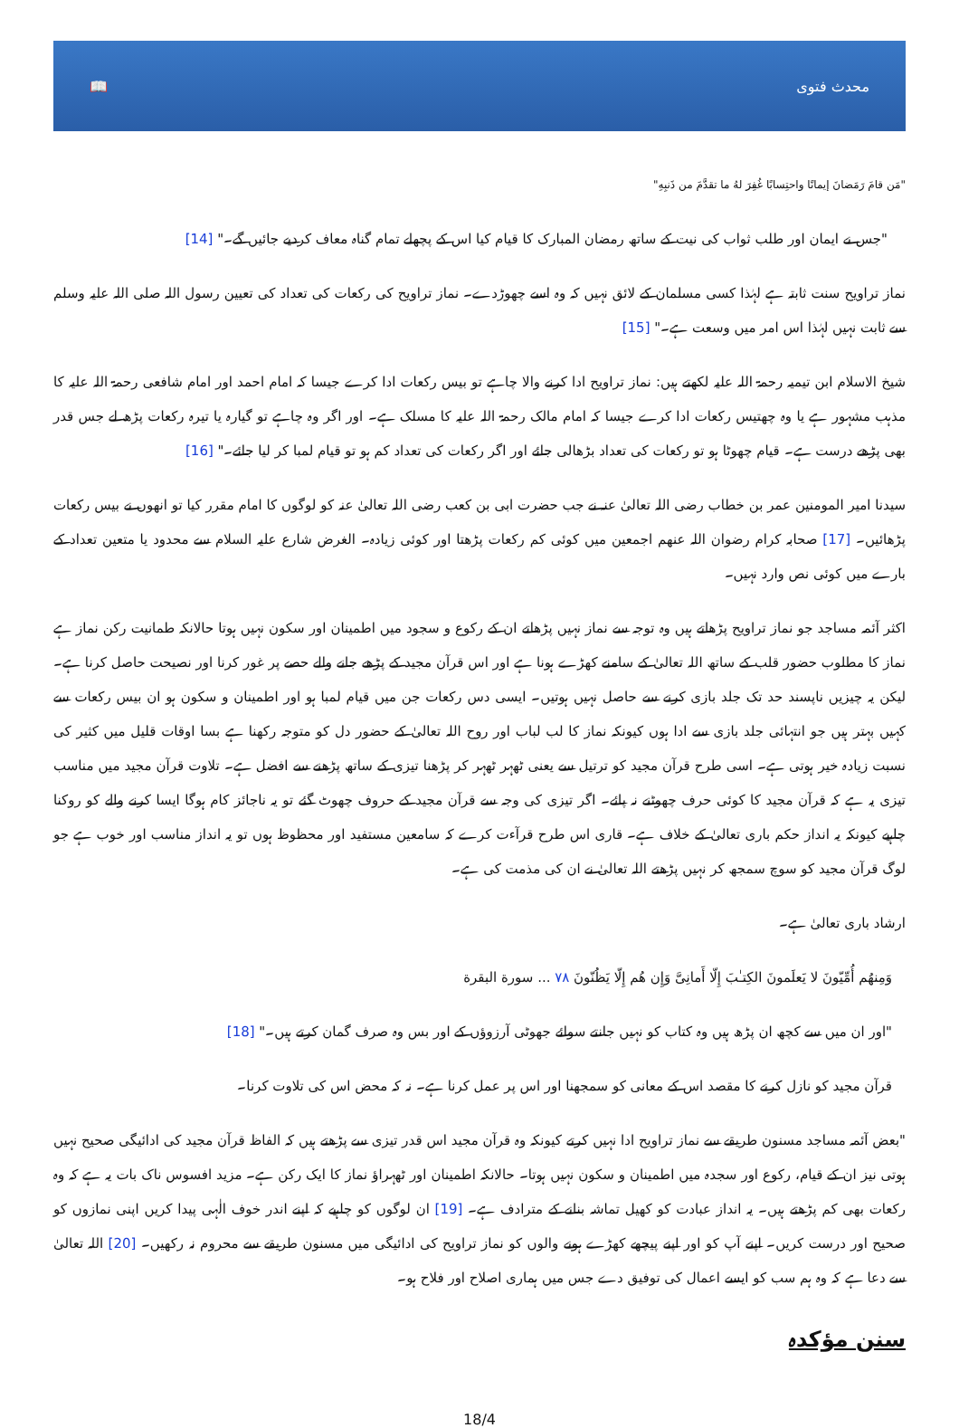📖 محدث فتوی
"مَن قامَ رَمَضانَ إيمانًا واحتِسابًا غُفِرَ لهُ ما تقدَّمَ من ذَنبِهِ"
"جس نے ایمان اور طلب ثواب کی نیت کے ساتھ رمضان المبارک کا قیام کیا اس کے پچھلے تمام گناہ معاف کردیے جائیں گے۔" [14]
نماز تراویح سنت ثابتہ ہے لہٰذا کسی مسلمان کے لائق نہیں کہ وہ اسے چھوڑدے۔ نماز تراویح کی رکعات کی تعداد کی تعیین رسول اللہ صلی اللہ علیہ وسلم سے ثابت نہیں لہٰذا اس امر میں وسعت ہے۔" [15]
شیخ الاسلام ابن تیمیہ رحمۃ اللہ علیہ لکھتے ہیں: نماز تراویح ادا کرنے والا چاہے تو بیس رکعات ادا کرے جیسا کہ امام احمد اور امام شافعی رحمۃ اللہ علیہ کا مذہب مشہور ہے یا وہ چھتیس رکعات ادا کرے جیسا کہ امام مالک رحمۃ اللہ علیہ کا مسلک ہے۔ اور اگر وہ چاہے تو گیارہ یا تیرہ رکعات پڑھ لے جس قدر بھی پڑھے درست ہے۔ قیام چھوٹا ہو تو رکعات کی تعداد بڑھالی جائے اور اگر رکعات کی تعداد کم ہو تو قیام لمبا کر لیا جائے۔" [16]
سیدنا امیر المومنین عمر بن خطاب رضی اللہ تعالیٰ عنہ نے جب حضرت ابی بن کعب رضی اللہ تعالیٰ عنہ کو لوگوں کا امام مقرر کیا تو انھوں نے بیس رکعات پڑھائیں۔ [17] صحابہ کرام رضوان اللہ عنھم اجمعین میں کوئی کم رکعات پڑھتا اور کوئی زیادہ۔ الغرض شارع علیہ السلام سے محدود یا متعین تعداد کے بارے میں کوئی نص وارد نہیں۔
اکثر آئمہ مساجد جو نماز تراویح پڑھاتے ہیں وہ توجہ سے نماز نہیں پڑھاتے ان کے رکوع و سجود میں اطمینان اور سکون نہیں ہوتا حالانکہ طمانیت رکن نماز ہے نماز کا مطلوب حضور قلب کے ساتھ اللہ تعالیٰ کے سامنے کھڑے ہونا ہے اور اس قرآن مجید کے پڑھے جانے والے حصے پر غور کرنا اور نصیحت حاصل کرنا ہے۔ لیکن یہ چیزیں ناپسند حد تک جلد بازی کرنے سے حاصل نہیں ہوتیں۔ ایسی دس رکعات جن میں قیام لمبا ہو اور اطمینان و سکون ہو ان بیس رکعات سے کہیں بہتر ہیں جو انتہائی جلد بازی سے ادا ہوں کیونکہ نماز کا لب لباب اور روح اللہ تعالیٰ کے حضور دل کو متوجہ رکھنا ہے بسا اوقات قلیل میں کثیر کی نسبت زیادہ خیر ہوتی ہے۔ اسی طرح قرآن مجید کو ترتیل سے یعنی ٹھہر ٹھہر کر پڑھنا تیزی کے ساتھ پڑھنے سے افضل ہے۔ تلاوت قرآن مجید میں مناسب تیزی یہ ہے کہ قرآن مجید کا کوئی حرف چھوٹنے نہ پائے۔ اگر تیزی کی وجہ سے قرآن مجید کے حروف چھوٹ گئے تو یہ ناجائز کام ہوگا ایسا کرنے والے کو روکنا چاہیے کیونکہ یہ انداز حکم باری تعالیٰ کے خلاف ہے۔ قاری اس طرح قرآءت کرے کہ سامعین مستفید اور محظوظ ہوں تو یہ انداز مناسب اور خوب ہے جو لوگ قرآن مجید کو سوچ سمجھ کر نہیں پڑھتے اللہ تعالیٰ نے ان کی مذمت کی ہے۔
ارشاد باری تعالیٰ ہے۔
وَمِنهُم أُمِّيّونَ لا يَعلَمونَ الكِتـٰبَ إِلّا أَمانِىَّ وَإِن هُم إِلّا يَظُنّونَ ٧٨ ... سورة البقرة
"اور ان میں سے کچھ ان پڑھ ہیں وہ کتاب کو نہیں جانتے سوائے جھوٹی آرزوؤں کے اور بس وہ صرف گمان کرتے ہیں۔" [18]
قرآن مجید کو نازل کرنے کا مقصد اس کے معانی کو سمجھنا اور اس پر عمل کرنا ہے۔ نہ کہ محض اس کی تلاوت کرنا۔
"بعض آئمہ مساجد مسنون طریقے سے نماز تراویح ادا نہیں کرتے کیونکہ وہ قرآن مجید اس قدر تیزی سے پڑھتے ہیں کہ الفاظ قرآن مجید کی ادائیگی صحیح نہیں ہوتی نیز ان کے قیام، رکوع اور سجدہ میں اطمینان و سکون نہیں ہوتا۔ حالانکہ اطمینان اور ٹھہراؤ نماز کا ایک رکن ہے۔ مزید افسوس ناک بات یہ ہے کہ وہ رکعات بھی کم پڑھتے ہیں۔ یہ انداز عبادت کو کھیل تماشہ بنانے کے مترادف ہے۔ [19] ان لوگوں کو چاہیے کہ اپنے اندر خوف الٰہی پیدا کریں اپنی نمازوں کو صحیح اور درست کریں۔ اپنے آپ کو اور اپنے پیچھے کھڑے ہونے والوں کو نماز تراویح کی ادائیگی میں مسنون طریقے سے محروم نہ رکھیں۔ [20] اللہ تعالیٰ سے دعا ہے کہ وہ ہم سب کو ایسے اعمال کی توفیق دے جس میں ہماری اصلاح اور فلاح ہو۔
سنن مؤکدہ
18/4